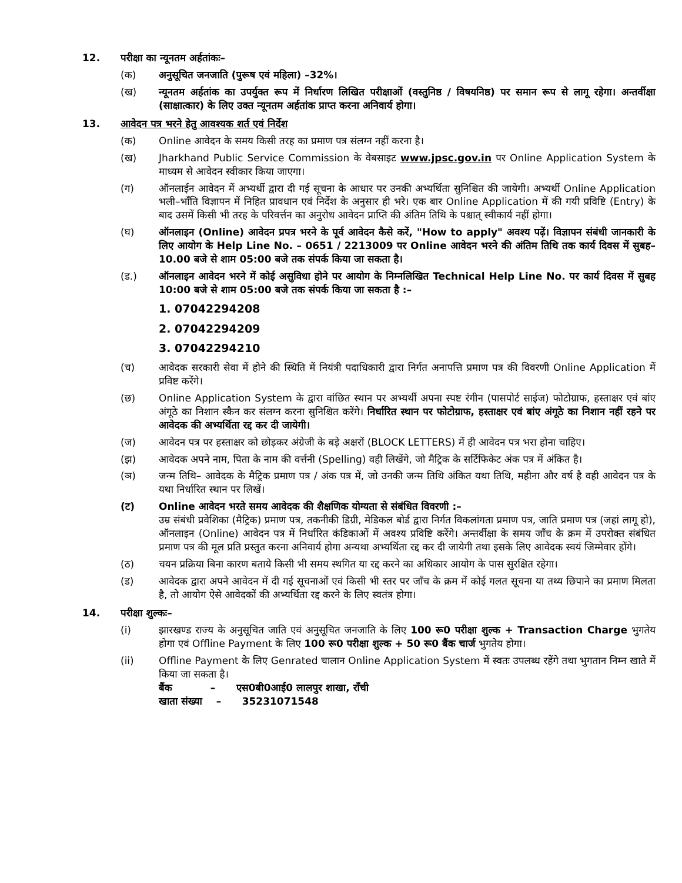12. परीक्षा का न्यूनतम अर्हतांकः–
(क) अनुसूचित जनजाति (पुरूष एवं महिला) –32%।
(ख) न्यूनतम अर्हतांक का उपर्युक्त रूप में निर्धारण लिखित परीक्षाओं (वस्तुनिष्ठ / विषयनिष्ठ) पर समान रूप से लागू रहेगा। अन्तर्वीक्षा (साक्षात्कार) के लिए उक्त न्यूनतम अर्हतांक प्राप्त करना अनिवार्य होगा।
13. आवेदन पत्र भरने हेतु आवश्यक शर्त एवं निर्देश
(क) Online आवेदन के समय किसी तरह का प्रमाण पत्र संलग्न नहीं करना है।
(ख) Jharkhand Public Service Commission के वेबसाइट www.jpsc.gov.in पर Online Application System के माध्यम से आवेदन स्वीकार किया जाएगा।
(ग) ऑनलाईन आवेदन में अभ्यर्थी द्वारा दी गई सूचना के आधार पर उनकी अभ्यर्थिता सुनिश्चित की जायेगी। अभ्यर्थी Online Application भली–भाँति विज्ञापन में निहित प्रावधान एवं निर्देश के अनुसार ही भरे। एक बार Online Application में की गयी प्रविष्टि (Entry) के बाद उसमें किसी भी तरह के परिवर्त्तन का अनुरोध आवेदन प्राप्ति की अंतिम तिथि के पश्चात् स्वीकार्य नहीं होगा।
(घ) ऑनलाइन (Online) आवेदन प्रपत्र भरने के पूर्व आवेदन कैसे करें, "How to apply" अवश्य पढ़ें। विज्ञापन संबंधी जानकारी के लिए आयोग के Help Line No. – 0651 / 2213009 पर Online आवेदन भरने की अंतिम तिथि तक कार्य दिवस में सुबह–10.00 बजे से शाम 05:00 बजे तक संपर्क किया जा सकता है।
(ड.) ऑनलाइन आवेदन भरने में कोई असुविधा होने पर आयोग के निम्नलिखित Technical Help Line No. पर कार्य दिवस में सुबह 10:00 बजे से शाम 05:00 बजे तक संपर्क किया जा सकता है :–
1. 07042294208
2. 07042294209
3. 07042294210
(च) आवेदक सरकारी सेवा में होने की स्थिति में नियंत्री पदाधिकारी द्वारा निर्गत अनापत्ति प्रमाण पत्र की विवरणी Online Application में प्रविष्ट करेंगे।
(छ) Online Application System के द्वारा वांछित स्थान पर अभ्यर्थी अपना स्पष्ट रंगीन (पासपोर्ट साईज) फोटोग्राफ, हस्ताक्षर एवं बांए अंगूठे का निशान स्कैन कर संलग्न करना सुनिश्चित करेंगे। निर्धारित स्थान पर फोटोग्राफ, हस्ताक्षर एवं बांए अंगूठे का निशान नहीं रहने पर आवेदक की अभ्यर्थिता रद्द कर दी जायेगी।
(ज) आवेदन पत्र पर हस्ताक्षर को छोड़कर अंग्रेजी के बड़े अक्षरों (BLOCK LETTERS) में ही आवेदन पत्र भरा होना चाहिए।
(झ) आवेदक अपने नाम, पिता के नाम की वर्त्तनी (Spelling) वही लिखेंगे, जो मैट्रिक के सर्टिफिकेट अंक पत्र में अंकित है।
(ञ) जन्म तिथि– आवेदक के मैट्रिक प्रमाण पत्र / अंक पत्र में, जो उनकी जन्म तिथि अंकित यथा तिथि, महीना और वर्ष है वही आवेदन पत्र के यथा निर्धारित स्थान पर लिखें।
(ट) Online आवेदन भरते समय आवेदक की शैक्षणिक योग्यता से संबंधित विवरणी :–
उम्र संबंधी प्रवेशिका (मैट्रिक) प्रमाण पत्र, तकनीकी डिग्री, मेडिकल बोर्ड द्वारा निर्गत विकलांगता प्रमाण पत्र, जाति प्रमाण पत्र (जहां लागू हो), ऑनलाइन (Online) आवेदन पत्र में निर्धारित कंडिकाओं में अवश्य प्रविष्टि करेंगे। अन्तर्वीक्षा के समय जाँच के क्रम में उपरोक्त संबंधित प्रमाण पत्र की मूल प्रति प्रस्तुत करना अनिवार्य होगा अन्यथा अभ्यर्थिता रद्द कर दी जायेगी तथा इसके लिए आवेदक स्वयं जिम्मेवार होंगे।
(ठ) चयन प्रक्रिया बिना कारण बताये किसी भी समय स्थगित या रद्द करने का अधिकार आयोग के पास सुरक्षित रहेगा।
(ड) आवेदक द्वारा अपने आवेदन में दी गई सूचनाओं एवं किसी भी स्तर पर जाँच के क्रम में कोई गलत सूचना या तथ्य छिपाने का प्रमाण मिलता है, तो आयोग ऐसे आवेदकों की अभ्यर्थिता रद्द करने के लिए स्वतंत्र होगा।
14. परीक्षा शुल्कः–
(i) झारखण्ड राज्य के अनुसूचित जाति एवं अनुसूचित जनजाति के लिए 100 रू0 परीक्षा शुल्क + Transaction Charge भुगतेय होगा एवं Offline Payment के लिए 100 रू0 परीक्षा शुल्क + 50 रू0 बैंक चार्ज भुगतेय होगा।
(ii) Offline Payment के लिए Genrated चालान Online Application System में स्वतः उपलब्ध रहेंगे तथा भुगतान निम्न खाते में किया जा सकता है।
बैंक – एस0बी0आई0 लालपुर शाखा, राँची
खाता संख्या – 35231071548